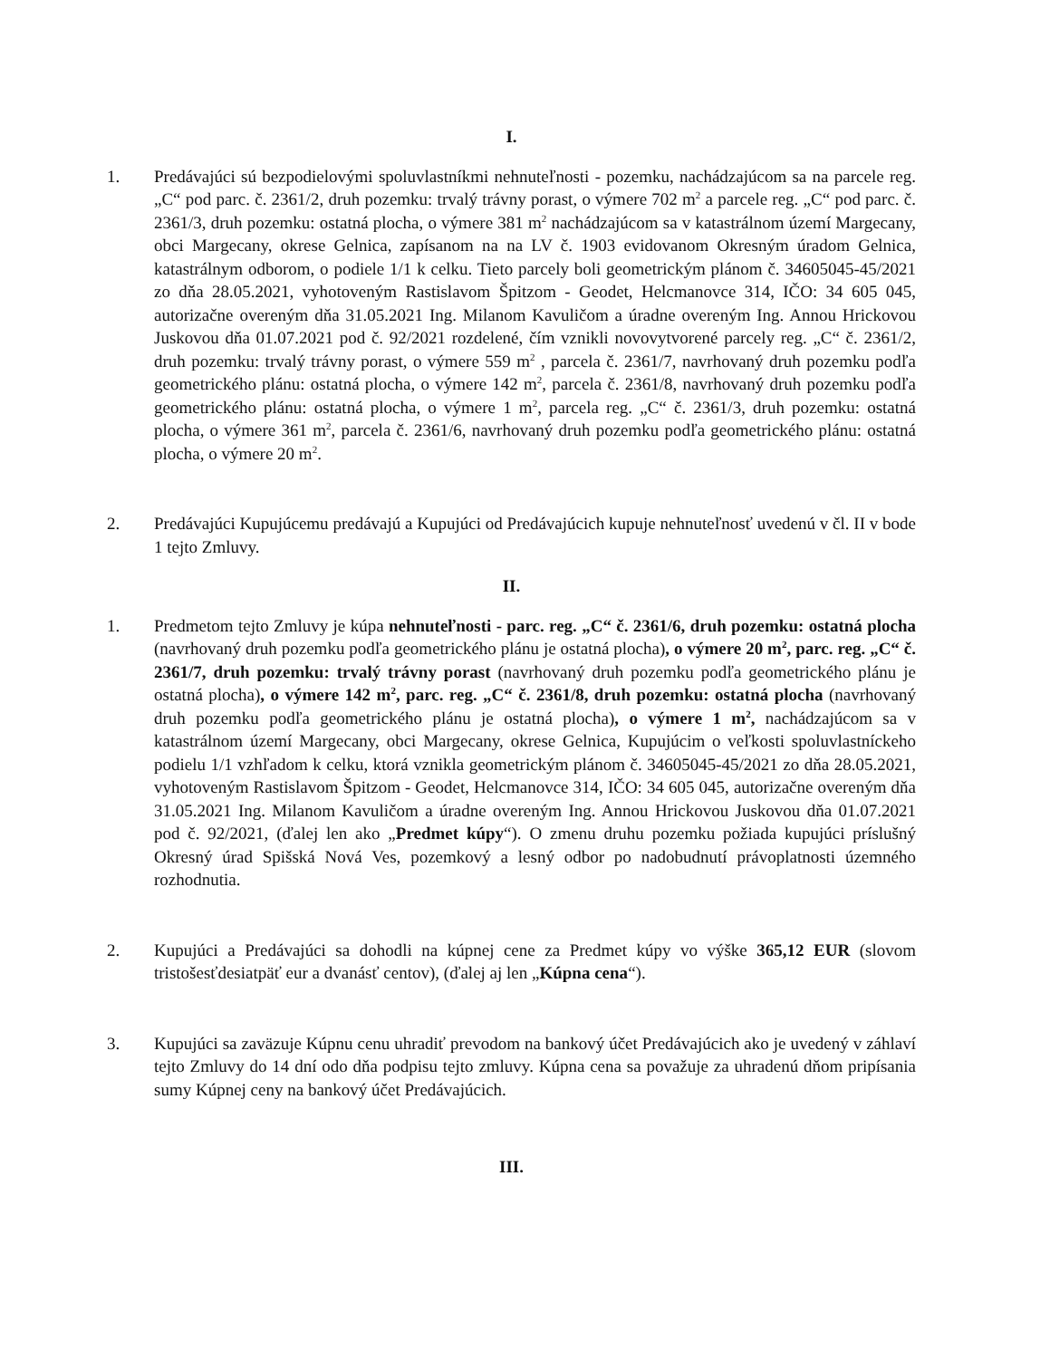I.
1. Predávajúci sú bezpodielovými spoluvlastníkmi nehnuteľnosti - pozemku, nachádzajúcom sa na parcele reg. „C“ pod parc. č. 2361/2, druh pozemku: trvalý trávny porast, o výmere 702 m<sup>2</sup> a parcele reg. „C“ pod parc. č. 2361/3, druh pozemku: ostatná plocha, o výmere 381 m<sup>2</sup> nachádzajúcom sa v katastrálnom území Margecany, obci Margecany, okrese Gelnica, zapísanom na na LV č. 1903 evidovanom Okresným úradom Gelnica, katastrálnym odborom, o podiele 1/1 k celku. Tieto parcely boli geometrickým plánom č. 34605045-45/2021 zo dňa 28.05.2021, vyhotoveným Rastislavom Špitzom - Geodet, Helcmanovce 314, IČO: 34 605 045, autorizačne overeným dňa 31.05.2021 Ing. Milanom Kavuličom a úradne overeným Ing. Annou Hrickovou Juskovou dňa 01.07.2021 pod č. 92/2021 rozdelené, čím vznikli novovytvorené parcely reg. „C“ č. 2361/2, druh pozemku: trvalý trávny porast, o výmere 559 m<sup>2</sup> , parcela č. 2361/7, navrhovaný druh pozemku podľa geometrického plánu: ostatná plocha, o výmere 142 m<sup>2</sup>, parcela č. 2361/8, navrhovaný druh pozemku podľa geometrického plánu: ostatná plocha, o výmere 1 m<sup>2</sup>, parcela reg. „C“ č. 2361/3, druh pozemku: ostatná plocha, o výmere 361 m<sup>2</sup>, parcela č. 2361/6, navrhovaný druh pozemku podľa geometrického plánu: ostatná plocha, o výmere 20 m<sup>2</sup>.
2. Predávajúci Kupujúcemu predávajú a Kupujúci od Predávajúcich kupuje nehnuteľnosť uvedenú v čl. II v bode 1 tejto Zmluvy.
II.
1. Predmetom tejto Zmluvy je kúpa nehnuteľnosti - parc. reg. „C“ č. 2361/6, druh pozemku: ostatná plocha (navrhovaný druh pozemku podľa geometrického plánu je ostatná plocha), o výmere 20 m<sup>2</sup>, parc. reg. „C“ č. 2361/7, druh pozemku: trvalý trávny porast (navrhovaný druh pozemku podľa geometrického plánu je ostatná plocha), o výmere 142 m<sup>2</sup>, parc. reg. „C“ č. 2361/8, druh pozemku: ostatná plocha (navrhovaný druh pozemku podľa geometrického plánu je ostatná plocha), o výmere 1 m<sup>2</sup>, nachádzajúcom sa v katastrálnom území Margecany, obci Margecany, okrese Gelnica, Kupujúcim o veľkosti spoluvlastníckeho podielu 1/1 vzhľadom k celku, ktorá vznikla geometrickým plánom č. 34605045-45/2021 zo dňa 28.05.2021, vyhotoveným Rastislavom Špitzom - Geodet, Helcmanovce 314, IČO: 34 605 045, autorizačne overeným dňa 31.05.2021 Ing. Milanom Kavuličom a úradne overeným Ing. Annou Hrickovou Juskovou dňa 01.07.2021 pod č. 92/2021, (ďalej len ako „Predmet kúpy“). O zmenu druhu pozemku požiada kupujúci príslušný Okresný úrad Spišská Nová Ves, pozemkový a lesný odbor po nadobudnutí právoplatnosti územného rozhodnutia.
2. Kupujúci a Predávajúci sa dohodli na kúpnej cene za Predmet kúpy vo výške 365,12 EUR (slovom tristošesťdesiatpäť eur a dvanásť centov), (ďalej aj len „Kúpna cena“).
3. Kupujúci sa zaväzuje Kúpnu cenu uhradiť prevodom na bankový účet Predávajúcich ako je uvedený v záhlaví tejto Zmluvy do 14 dní odo dňa podpisu tejto zmluvy. Kúpna cena sa považuje za uhradenú dňom pripísania sumy Kúpnej ceny na bankový účet Predávajúcich.
III.